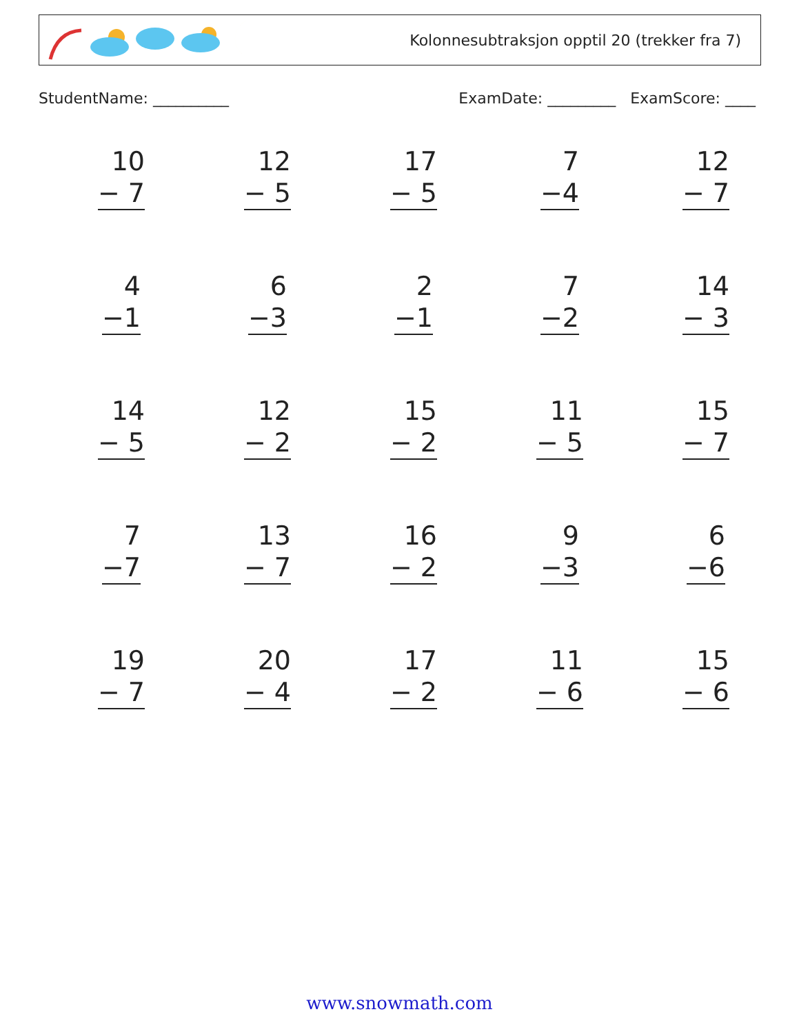Kolonnesubtraksjon opptil 20 (trekker fra 7)
StudentName: __________ ExamDate: _________ ExamScore: ____
| 10 − 7 | 12 − 5 | 17 − 5 | 7 −4 | 12 − 7 |
| 4 −1 | 6 −3 | 2 −1 | 7 −2 | 14 − 3 |
| 14 − 5 | 12 − 2 | 15 − 2 | 11 − 5 | 15 − 7 |
| 7 −7 | 13 − 7 | 16 − 2 | 9 −3 | 6 −6 |
| 19 − 7 | 20 − 4 | 17 − 2 | 11 − 6 | 15 − 6 |
www.snowmath.com